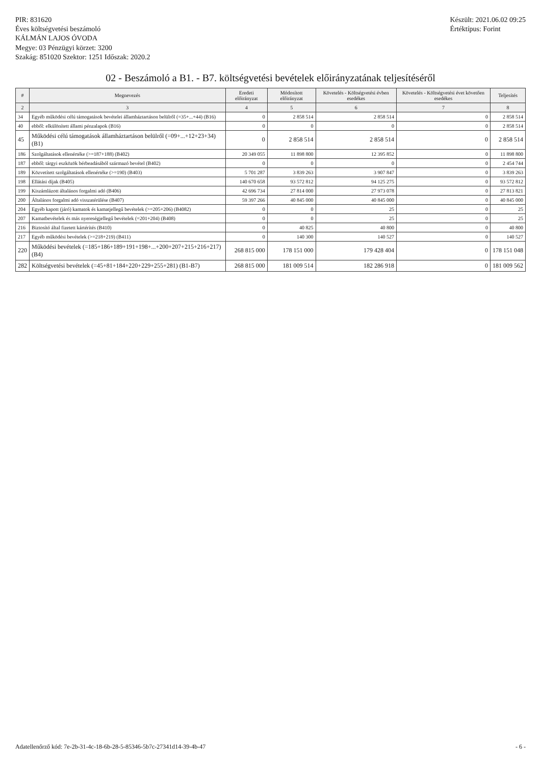PIR: 831620
Éves költségvetési beszámoló
KÁLMÁN LAJOS ÓVODA
Megye: 03 Pénzügyi körzet: 3200
Szakág: 851020 Szektor: 1251 Időszak: 2020.2
Készült: 2021.06.02 09:25
Értéktípus: Forint
02 - Beszámoló a B1. - B7. költségvetési bevételek előirányzatának teljesítéséről
| # | Megnevezés | Eredeti előirányzat | Módosított előirányzat | Követelés - Költségvetési évben esedékes | Követelés - Költségvetési évet követően esedékes | Teljesítés |
| --- | --- | --- | --- | --- | --- | --- |
| 2 | 3 | 4 | 5 | 6 | 7 | 8 |
| 34 | Egyéb működési célú támogatások bevételei államháztartáson belülről (=35+...+44) (B16) | 0 | 2 858 514 | 2 858 514 | 0 | 2 858 514 |
| 40 | ebből: elkülönített állami pénzalapok (B16) | 0 | 0 | 0 | 0 | 2 858 514 |
| 45 | Működési célú támogatások államháztartáson belülről (=09+...+12+23+34) (B1) | 0 | 2 858 514 | 2 858 514 | 0 | 2 858 514 |
| 186 | Szolgáltatások ellenértéke (>=187+188) (B402) | 20 349 055 | 11 898 800 | 12 395 852 | 0 | 11 898 800 |
| 187 | ebből: tárgyi eszközök bérbeadásából származó bevétel (B402) | 0 | 0 | 0 | 0 | 2 454 744 |
| 189 | Közvetített szolgáltatások ellenértéke (>=190) (B403) | 5 701 287 | 3 839 263 | 3 907 847 | 0 | 3 839 263 |
| 198 | Ellátási díjak (B405) | 140 670 658 | 93 572 812 | 94 125 275 | 0 | 93 572 812 |
| 199 | Kiszámlázott általános forgalmi adó (B406) | 42 696 734 | 27 814 000 | 27 973 078 | 0 | 27 813 821 |
| 200 | Általános forgalmi adó visszatérülése (B407) | 59 397 266 | 40 845 000 | 40 845 000 | 0 | 40 845 000 |
| 204 | Egyéb kapott (járó) kamatok és kamatjellegű bevételek (>=205+206) (B4082) | 0 | 0 | 25 | 0 | 25 |
| 207 | Kamatbevételek és más nyereségjellegű bevételek (=201+204) (B408) | 0 | 0 | 25 | 0 | 25 |
| 216 | Biztosító által fizetett kártérítés (B410) | 0 | 40 825 | 40 800 | 0 | 40 800 |
| 217 | Egyéb működési bevételek (>=218+219) (B411) | 0 | 140 300 | 140 527 | 0 | 140 527 |
| 220 | Működési bevételek (=185+186+189+191+198+...+200+207+215+216+217) (B4) | 268 815 000 | 178 151 000 | 179 428 404 | 0 | 178 151 048 |
| 282 | Költségvetési bevételek (=45+81+184+220+229+255+281) (B1-B7) | 268 815 000 | 181 009 514 | 182 286 918 | 0 | 181 009 562 |
Adatellenőrző kód: 7e-2b-31-4c-18-6b-28-5-85346-5b7c-27341d14-39-4b-47
- 6 -